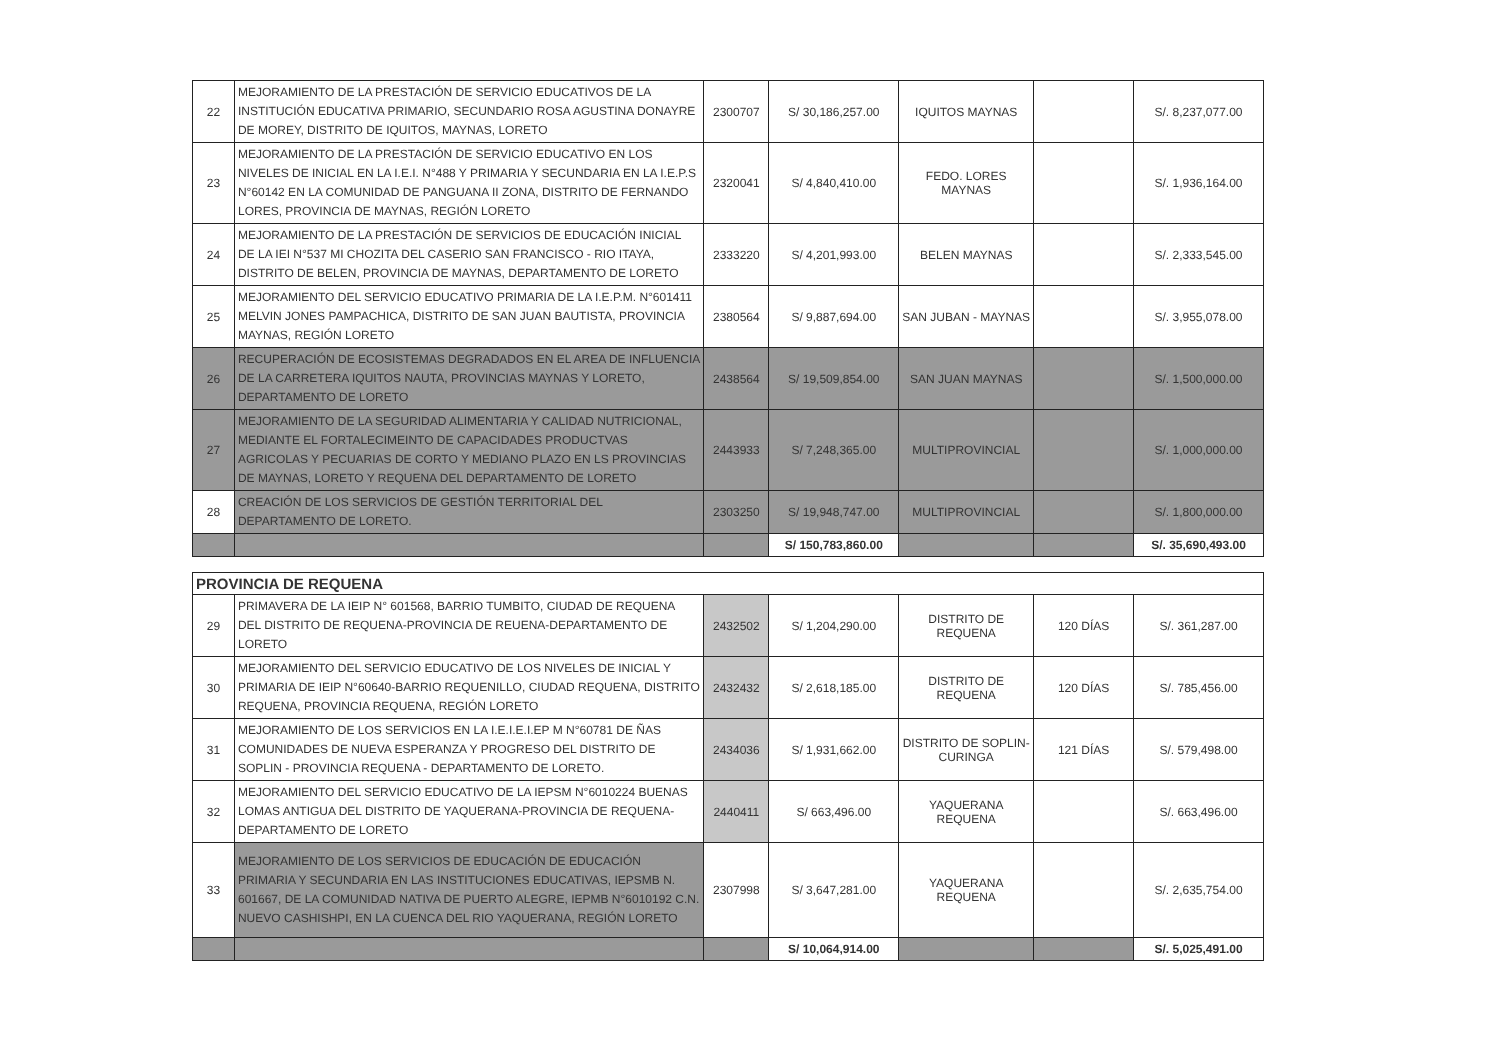| 22 | MEJORAMIENTO DE LA PRESTACIÓN DE SERVICIO EDUCATIVOS DE LA INSTITUCIÓN EDUCATIVA PRIMARIO, SECUNDARIO ROSA AGUSTINA DONAYRE DE MOREY, DISTRITO DE IQUITOS, MAYNAS, LORETO | 2300707 | S/ 30,186,257.00 | IQUITOS MAYNAS | | S/. 8,237,077.00 |
| 23 | MEJORAMIENTO DE LA PRESTACIÓN DE SERVICIO EDUCATIVO EN LOS NIVELES DE INICIAL EN LA I.E.I. N°488 Y PRIMARIA Y SECUNDARIA EN LA I.E.P.S N°60142 EN LA COMUNIDAD DE PANGUANA II ZONA, DISTRITO DE FERNANDO LORES, PROVINCIA DE MAYNAS, REGIÓN LORETO | 2320041 | S/ 4,840,410.00 | FEDO. LORES MAYNAS | | S/. 1,936,164.00 |
| 24 | MEJORAMIENTO DE LA PRESTACIÓN DE SERVICIOS DE EDUCACIÓN INICIAL DE LA IEI N°537 MI CHOZITA DEL CASERIO SAN FRANCISCO - RIO ITAYA, DISTRITO DE BELEN, PROVINCIA DE MAYNAS, DEPARTAMENTO DE LORETO | 2333220 | S/ 4,201,993.00 | BELEN MAYNAS | | S/. 2,333,545.00 |
| 25 | MEJORAMIENTO DEL SERVICIO EDUCATIVO PRIMARIA DE LA I.E.P.M. N°601411 MELVIN JONES PAMPACHICA, DISTRITO DE SAN JUAN BAUTISTA, PROVINCIA MAYNAS, REGIÓN LORETO | 2380564 | S/ 9,887,694.00 | SAN JUBAN - MAYNAS | | S/. 3,955,078.00 |
| 26 | RECUPERACIÓN DE ECOSISTEMAS DEGRADADOS EN EL AREA DE INFLUENCIA DE LA CARRETERA IQUITOS NAUTA, PROVINCIAS MAYNAS Y LORETO, DEPARTAMENTO DE LORETO | 2438564 | S/ 19,509,854.00 | SAN JUAN MAYNAS | | S/. 1,500,000.00 |
| 27 | MEJORAMIENTO DE LA SEGURIDAD ALIMENTARIA Y CALIDAD NUTRICIONAL, MEDIANTE EL FORTALECIMEINTO DE CAPACIDADES PRODUCTVAS AGRICOLAS Y PECUARIAS DE CORTO Y MEDIANO PLAZO EN LS PROVINCIAS DE MAYNAS, LORETO Y REQUENA DEL DEPARTAMENTO DE LORETO | 2443933 | S/ 7,248,365.00 | MULTIPROVINCIAL | | S/. 1,000,000.00 |
| 28 | CREACIÓN DE LOS SERVICIOS DE GESTIÓN TERRITORIAL DEL DEPARTAMENTO DE LORETO. | 2303250 | S/ 19,948,747.00 | MULTIPROVINCIAL | | S/. 1,800,000.00 |
| | | | S/ 150,783,860.00 | | | S/. 35,690,493.00 |
| PROVINCIA DE REQUENA | | | | | | |
| 29 | PRIMAVERA DE LA IEIP N° 601568, BARRIO TUMBITO, CIUDAD DE REQUENA DEL DISTRITO DE REQUENA-PROVINCIA DE REUENA-DEPARTAMENTO DE LORETO | 2432502 | S/ 1,204,290.00 | DISTRITO DE REQUENA | 120 DÍAS | S/. 361,287.00 |
| 30 | MEJORAMIENTO DEL SERVICIO EDUCATIVO DE LOS NIVELES DE INICIAL Y PRIMARIA DE IEIP N°60640-BARRIO REQUENILLO, CIUDAD REQUENA, DISTRITO REQUENA, PROVINCIA REQUENA, REGIÓN LORETO | 2432432 | S/ 2,618,185.00 | DISTRITO DE REQUENA | 120 DÍAS | S/. 785,456.00 |
| 31 | MEJORAMIENTO DE LOS SERVICIOS EN LA I.E.I.E.I.EP M N°60781 DE ÑAS COMUNIDADES DE NUEVA ESPERANZA Y PROGRESO DEL DISTRITO DE SOPLIN - PROVINCIA REQUENA - DEPARTAMENTO DE LORETO. | 2434036 | S/ 1,931,662.00 | DISTRITO DE SOPLIN-CURINGA | 121 DÍAS | S/. 579,498.00 |
| 32 | MEJORAMIENTO DEL SERVICIO EDUCATIVO DE LA IEPSM N°6010224 BUENAS LOMAS ANTIGUA DEL DISTRITO DE YAQUERANA-PROVINCIA DE REQUENA-DEPARTAMENTO DE LORETO | 2440411 | S/ 663,496.00 | YAQUERANA REQUENA | | S/. 663,496.00 |
| 33 | MEJORAMIENTO DE LOS SERVICIOS DE EDUCACIÓN DE EDUCACIÓN PRIMARIA Y SECUNDARIA EN LAS INSTITUCIONES EDUCATIVAS, IEPSMB N. 601667, DE LA COMUNIDAD NATIVA DE PUERTO ALEGRE, IEPMB N°6010192 C.N. NUEVO CASHISHPI, EN LA CUENCA DEL RIO YAQUERANA, REGIÓN LORETO | 2307998 | S/ 3,647,281.00 | YAQUERANA REQUENA | | S/. 2,635,754.00 |
| | | | S/ 10,064,914.00 | | | S/. 5,025,491.00 |